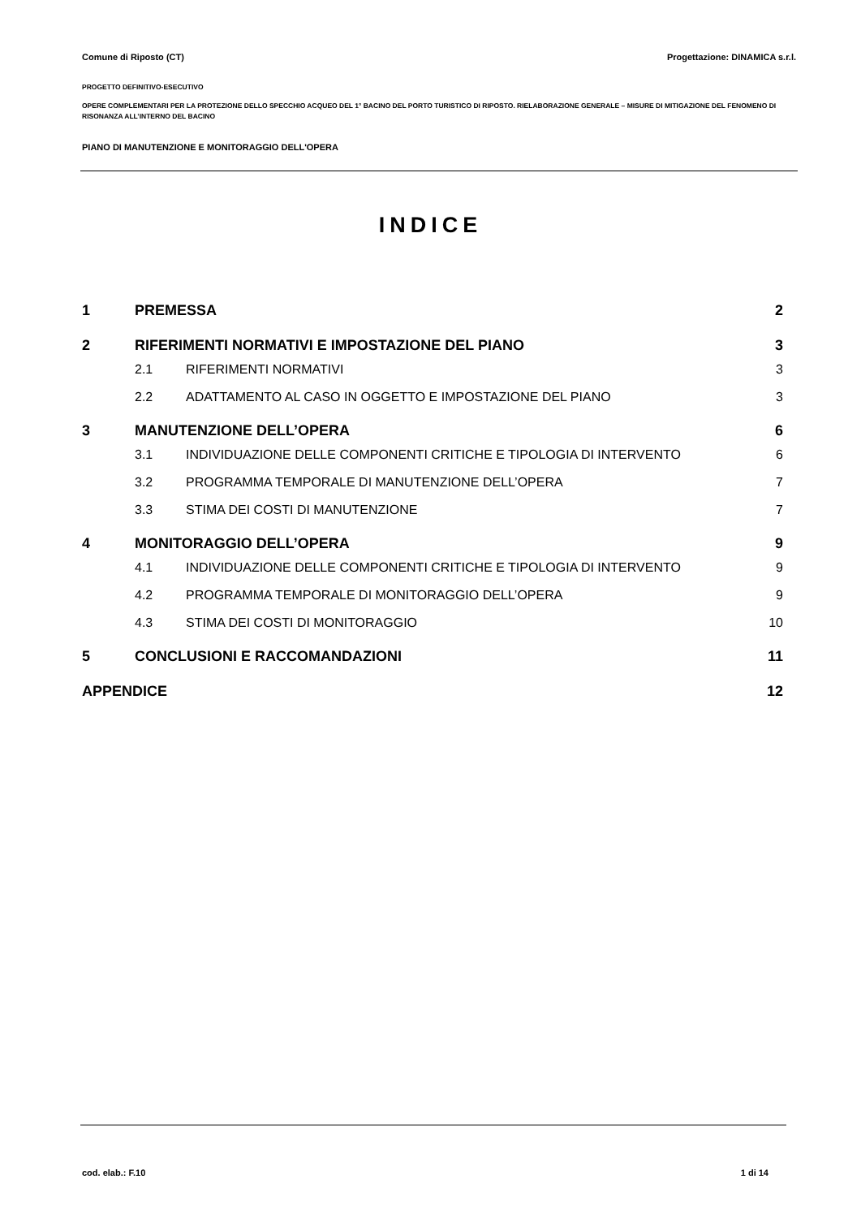Comune di Riposto (CT) Progettazione: DINAMICA s.r.l.
PROGETTO DEFINITIVO-ESECUTIVO
OPERE COMPLEMENTARI PER LA PROTEZIONE DELLO SPECCHIO ACQUEO DEL 1° BACINO DEL PORTO TURISTICO DI RIPOSTO. RIELABORAZIONE GENERALE – MISURE DI MITIGAZIONE DEL FENOMENO DI RISONANZA ALL’INTERNO DEL BACINO
PIANO DI MANUTENZIONE E MONITORAGGIO DELL'OPERA
INDICE
1 PREMESSA 2
2 RIFERIMENTI NORMATIVI E IMPOSTAZIONE DEL PIANO 3
2.1 RIFERIMENTI NORMATIVI 3
2.2 ADATTAMENTO AL CASO IN OGGETTO E IMPOSTAZIONE DEL PIANO 3
3 MANUTENZIONE DELL’OPERA 6
3.1 INDIVIDUAZIONE DELLE COMPONENTI CRITICHE E TIPOLOGIA DI INTERVENTO 6
3.2 PROGRAMMA TEMPORALE DI MANUTENZIONE DELL’OPERA 7
3.3 STIMA DEI COSTI DI MANUTENZIONE 7
4 MONITORAGGIO DELL’OPERA 9
4.1 INDIVIDUAZIONE DELLE COMPONENTI CRITICHE E TIPOLOGIA DI INTERVENTO 9
4.2 PROGRAMMA TEMPORALE DI MONITORAGGIO DELL’OPERA 9
4.3 STIMA DEI COSTI DI MONITORAGGIO 10
5 CONCLUSIONI E RACCOMANDAZIONI 11
APPENDICE 12
cod. elab.: F.10 1 di 14